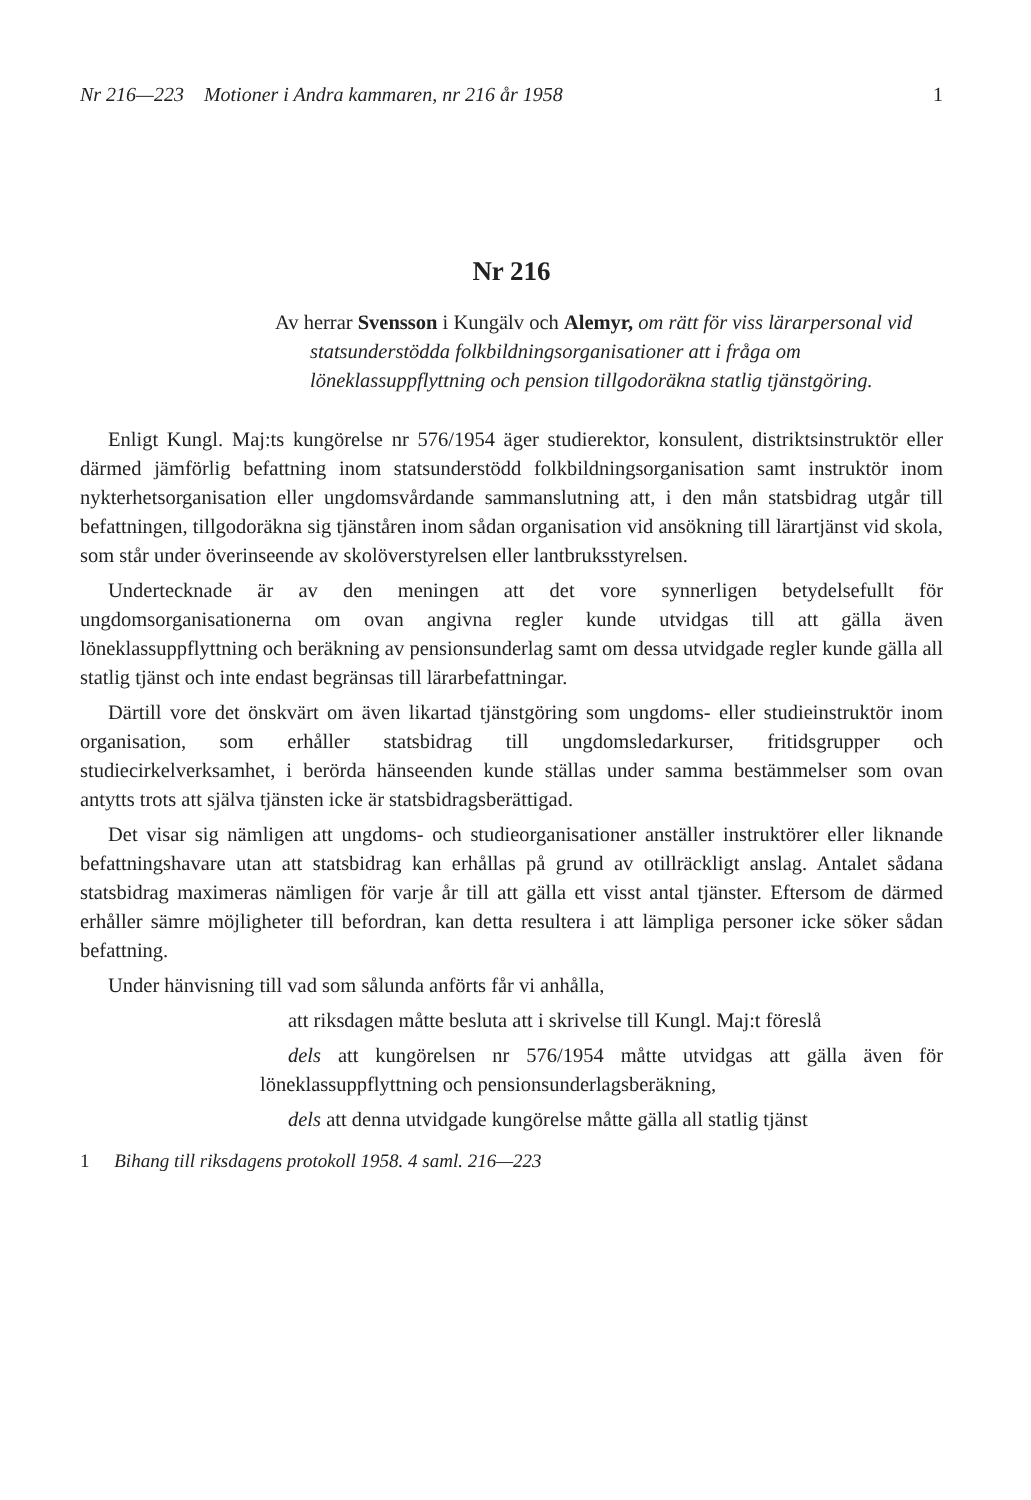Nr 216—223 Motioner i Andra kammaren, nr 216 år 1958 1
Nr 216
Av herrar Svensson i Kungälv och Alemyr, om rätt för viss lärarpersonal vid statsunderstödda folkbildningsorganisationer att i fråga om löneklassuppflyttning och pension tillgodoräkna statlig tjänstgöring.
Enligt Kungl. Maj:ts kungörelse nr 576/1954 äger studierektor, konsulent, distriktsinstruktör eller därmed jämförlig befattning inom statsunderstödd folkbildningsorganisation samt instruktör inom nykterhetsorganisation eller ungdomsvårdande sammanslutning att, i den mån statsbidrag utgår till befattningen, tillgodoräkna sig tjänståren inom sådan organisation vid ansökning till lärartjänst vid skola, som står under överinseende av skolöverstyrelsen eller lantbruksstyrelsen.
Undertecknade är av den meningen att det vore synnerligen betydelsefullt för ungdomsorganisationerna om ovan angivna regler kunde utvidgas till att gälla även löneklassuppflyttning och beräkning av pensionsunderlag samt om dessa utvidgade regler kunde gälla all statlig tjänst och inte endast begränsas till lärarbefattningar.
Därtill vore det önskvärt om även likartad tjänstgöring som ungdoms- eller studieinstruktör inom organisation, som erhåller statsbidrag till ungdomsledarkurser, fritidsgrupper och studiecirkelverksamhet, i berörda hänseenden kunde ställas under samma bestämmelser som ovan antytts trots att själva tjänsten icke är statsbidragsberättigad.
Det visar sig nämligen att ungdoms- och studieorganisationer anställer instruktörer eller liknande befattningshavare utan att statsbidrag kan erhållas på grund av otillräckligt anslag. Antalet sådana statsbidrag maximeras nämligen för varje år till att gälla ett visst antal tjänster. Eftersom de därmed erhåller sämre möjligheter till befordran, kan detta resultera i att lämpliga personer icke söker sådan befattning.
Under hänvisning till vad som sålunda anförts får vi anhålla,
att riksdagen måtte besluta att i skrivelse till Kungl. Maj:t föreslå
dels att kungörelsen nr 576/1954 måtte utvidgas att gälla även för löneklassuppflyttning och pensionsunderlagsberäkning,
dels att denna utvidgade kungörelse måtte gälla all statlig tjänst
1 Bihang till riksdagens protokoll 1958. 4 saml. 216—223